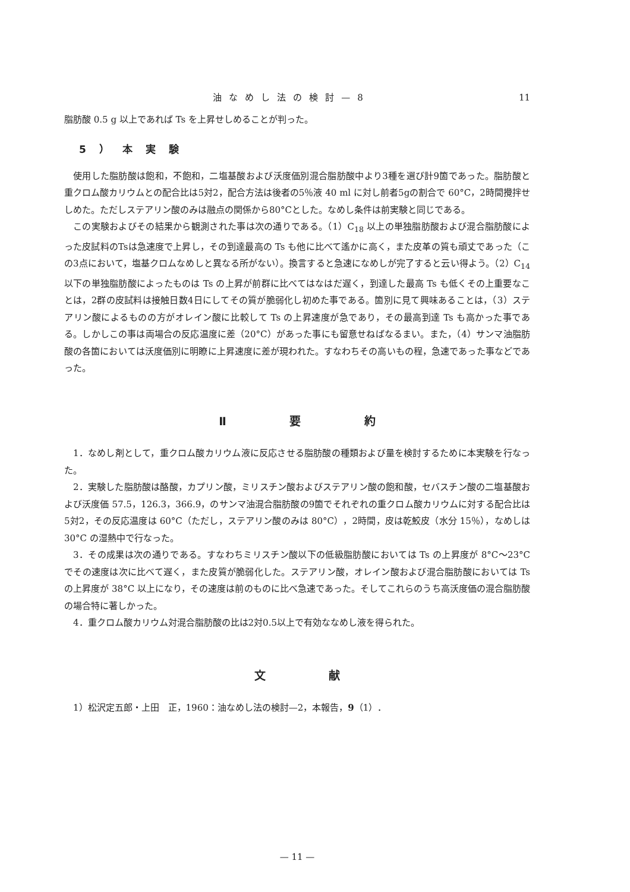油なめし法の検討—8 11
脂肪酸 0.5 g 以上であれば Ts を上昇せしめることが判った。
5）本実験
使用した脂肪酸は飽和，不飽和，二塩基酸および沃度価別混合脂肪酸中より3種を選び計9箇であった。脂肪酸と重クロム酸カリウムとの配合比は5対2，配合方法は後者の5％液 40 ml に対し前者5gの割合で 60°C，2時間攪拌せしめた。ただしステアリン酸のみは融点の関係から80°Cとした。なめし条件は前実験と同じである。
この実験およびその結果から観測された事は次の通りである。（1）C<sub>18</sub> 以上の単独脂肪酸および混合脂肪酸によった皮試料のTsは急速度で上昇し，その到達最高の Ts も他に比べて遙かに高く，また皮革の質も頑丈であった（この3点において，塩基クロムなめしと異なる所がない）。換言すると急速になめしが完了すると云い得よう。（2）C<sub>14</sub> 以下の単独脂肪酸によったものは Ts の上昇が前群に比べてはなはだ遅く，到達した最高 Ts も低くその上重要なことは，2群の皮試料は接触日数4日にしてその質が脆弱化し初めた事である。箇別に見て興味あることは，（3）ステアリン酸によるものの方がオレイン酸に比較して Ts の上昇速度が急であり，その最高到達 Ts も高かった事である。しかしこの事は両場合の反応温度に差（20°C）があった事にも留意せねばなるまい。また，（4）サンマ油脂肪酸の各箇においては沃度価別に明瞭に上昇速度に差が現われた。すなわちその高いもの程，急速であった事などであった。
Ⅱ 要 約
1．なめし剤として，重クロム酸カリウム液に反応させる脂肪酸の種類および量を検討するために本実験を行なった。
2．実験した脂肪酸は酪酸，カプリン酸，ミリスチン酸およびステアリン酸の飽和酸，セバスチン酸の二塩基酸および沃度価 57.5，126.3，366.9，のサンマ油混合脂肪酸の9箇でそれぞれの重クロム酸カリウムに対する配合比は5対2，その反応温度は 60°C（ただし，ステアリン酸のみは 80°C），2時間，皮は乾鮫皮（水分 15％），なめしは 30°C の湿熱中で行なった。
3．その成果は次の通りである。すなわちミリスチン酸以下の低級脂肪酸においては Ts の上昇度が 8°C〜23°C でその速度は次に比べて遅く，また皮質が脆弱化した。ステアリン酸，オレイン酸および混合脂肪酸においては Ts の上昇度が 38°C 以上になり，その速度は前のものに比べ急速であった。そしてこれらのうち高沃度価の混合脂肪酸の場合特に著しかった。
4．重クロム酸カリウム対混合脂肪酸の比は2対0.5以上で有効ななめし液を得られた。
文 献
1）松沢定五郎・上田　正，1960：油なめし法の検討—2，本報告，9（1）．
— 11 —